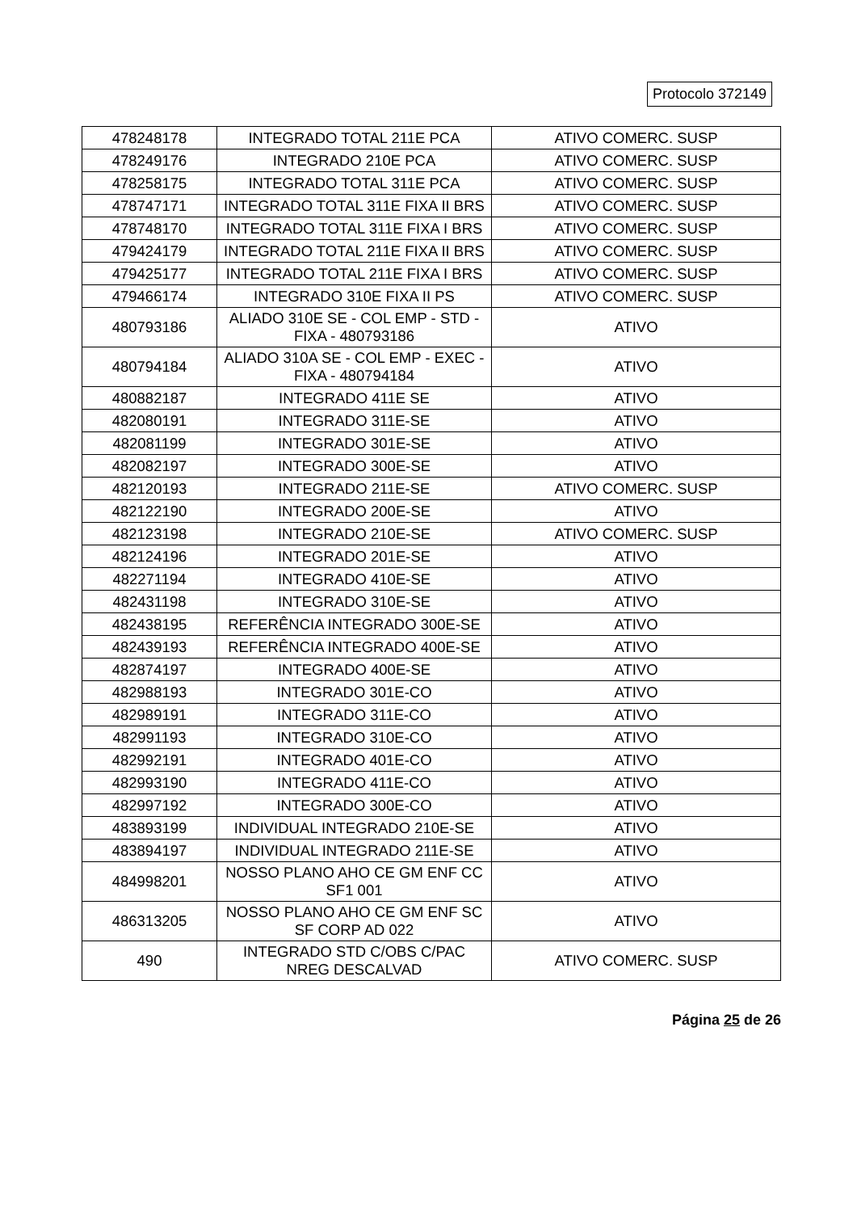Protocolo 372149
| 478248178 | INTEGRADO TOTAL 211E PCA | ATIVO COMERC. SUSP |
| 478249176 | INTEGRADO 210E PCA | ATIVO COMERC. SUSP |
| 478258175 | INTEGRADO TOTAL 311E PCA | ATIVO COMERC. SUSP |
| 478747171 | INTEGRADO TOTAL 311E FIXA II BRS | ATIVO COMERC. SUSP |
| 478748170 | INTEGRADO TOTAL 311E FIXA I BRS | ATIVO COMERC. SUSP |
| 479424179 | INTEGRADO TOTAL 211E FIXA II BRS | ATIVO COMERC. SUSP |
| 479425177 | INTEGRADO TOTAL 211E FIXA I BRS | ATIVO COMERC. SUSP |
| 479466174 | INTEGRADO 310E FIXA II PS | ATIVO COMERC. SUSP |
| 480793186 | ALIADO 310E SE - COL EMP - STD - FIXA - 480793186 | ATIVO |
| 480794184 | ALIADO 310A SE - COL EMP - EXEC - FIXA - 480794184 | ATIVO |
| 480882187 | INTEGRADO 411E SE | ATIVO |
| 482080191 | INTEGRADO 311E-SE | ATIVO |
| 482081199 | INTEGRADO 301E-SE | ATIVO |
| 482082197 | INTEGRADO 300E-SE | ATIVO |
| 482120193 | INTEGRADO 211E-SE | ATIVO COMERC. SUSP |
| 482122190 | INTEGRADO 200E-SE | ATIVO |
| 482123198 | INTEGRADO 210E-SE | ATIVO COMERC. SUSP |
| 482124196 | INTEGRADO 201E-SE | ATIVO |
| 482271194 | INTEGRADO 410E-SE | ATIVO |
| 482431198 | INTEGRADO 310E-SE | ATIVO |
| 482438195 | REFERÊNCIA INTEGRADO 300E-SE | ATIVO |
| 482439193 | REFERÊNCIA INTEGRADO 400E-SE | ATIVO |
| 482874197 | INTEGRADO 400E-SE | ATIVO |
| 482988193 | INTEGRADO 301E-CO | ATIVO |
| 482989191 | INTEGRADO 311E-CO | ATIVO |
| 482991193 | INTEGRADO 310E-CO | ATIVO |
| 482992191 | INTEGRADO 401E-CO | ATIVO |
| 482993190 | INTEGRADO 411E-CO | ATIVO |
| 482997192 | INTEGRADO 300E-CO | ATIVO |
| 483893199 | INDIVIDUAL INTEGRADO 210E-SE | ATIVO |
| 483894197 | INDIVIDUAL INTEGRADO 211E-SE | ATIVO |
| 484998201 | NOSSO PLANO AHO CE GM ENF CC SF1 001 | ATIVO |
| 486313205 | NOSSO PLANO AHO CE GM ENF SC SF CORP AD 022 | ATIVO |
| 490 | INTEGRADO STD C/OBS C/PAC NREG DESCALVAD | ATIVO COMERC. SUSP |
Página 25 de 26